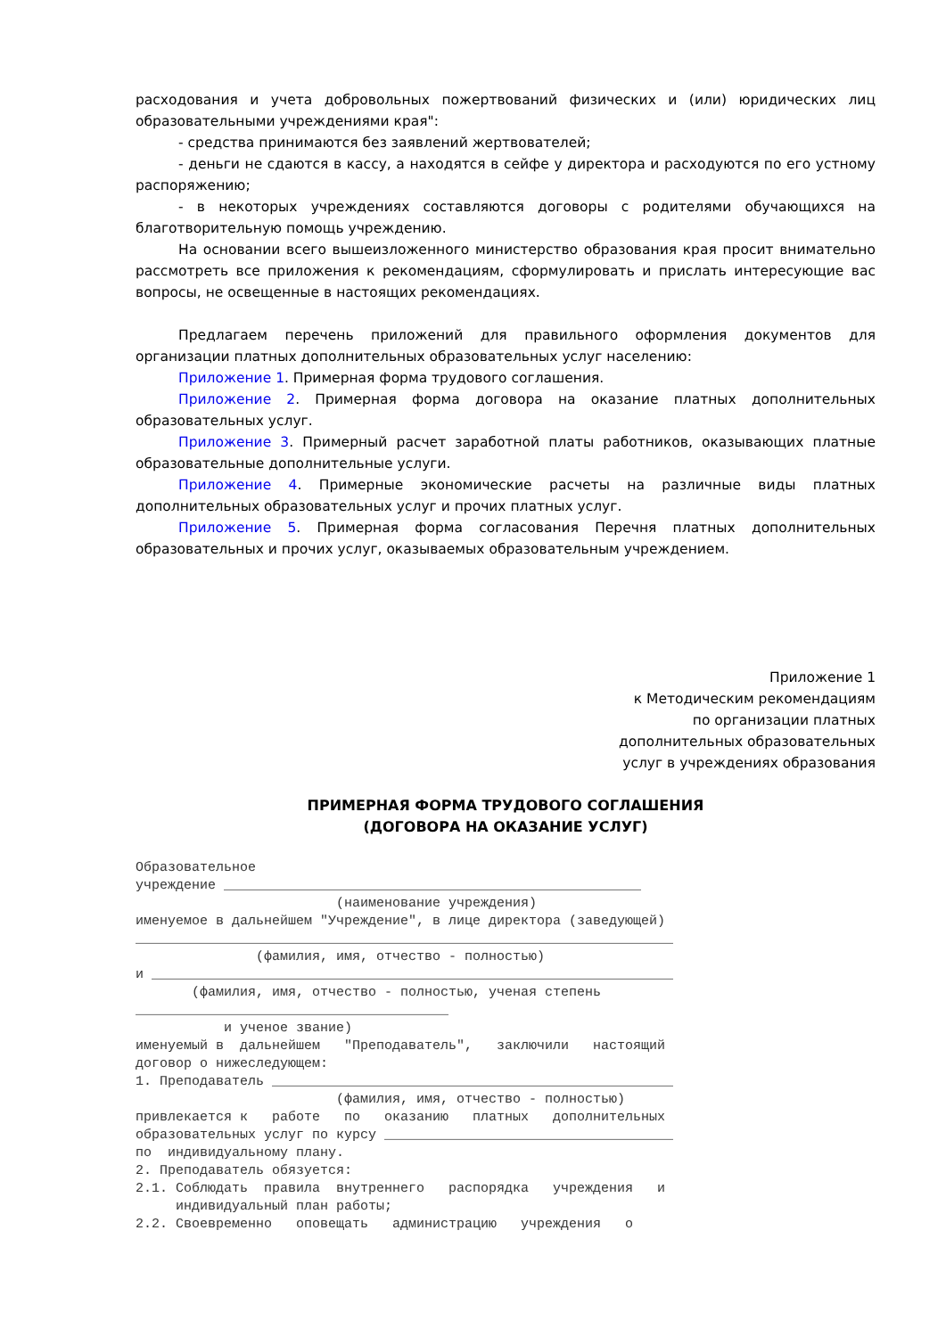расходования и учета добровольных пожертвований физических и (или) юридических лиц образовательными учреждениями края":
- средства принимаются без заявлений жертвователей;
- деньги не сдаются в кассу, а находятся в сейфе у директора и расходуются по его устному распоряжению;
- в некоторых учреждениях составляются договоры с родителями обучающихся на благотворительную помощь учреждению.
На основании всего вышеизложенного министерство образования края просит внимательно рассмотреть все приложения к рекомендациям, сформулировать и прислать интересующие вас вопросы, не освещенные в настоящих рекомендациях.
Предлагаем перечень приложений для правильного оформления документов для организации платных дополнительных образовательных услуг населению:
Приложение 1. Примерная форма трудового соглашения.
Приложение 2. Примерная форма договора на оказание платных дополнительных образовательных услуг.
Приложение 3. Примерный расчет заработной платы работников, оказывающих платные образовательные дополнительные услуги.
Приложение 4. Примерные экономические расчеты на различные виды платных дополнительных образовательных услуг и прочих платных услуг.
Приложение 5. Примерная форма согласования Перечня платных дополнительных образовательных и прочих услуг, оказываемых образовательным учреждением.
Приложение 1
к Методическим рекомендациям
по организации платных
дополнительных образовательных
услуг в учреждениях образования
ПРИМЕРНАЯ ФОРМА ТРУДОВОГО СОГЛАШЕНИЯ
(ДОГОВОРА НА ОКАЗАНИЕ УСЛУГ)
Образовательное учреждение ____________________________________________________ (наименование учреждения) именуемое в дальнейшем "Учреждение", в лице директора (заведующей) ___________________________________________________________________ (фамилия, имя, отчество - полностью) и _________________________________________________________________ (фамилия, имя, отчество - полностью, ученая степень _______________________________________ и ученое звание) именуемый в дальнейшем "Преподаватель", заключили настоящий договор о нижеследующем: 1. Преподаватель __________________________________________________ (фамилия, имя, отчество - полностью) привлекается к работе по оказанию платных дополнительных образовательных услуг по курсу ____________________________________ по индивидуальному плану. 2. Преподаватель обязуется: 2.1. Соблюдать правила внутреннего распорядка учреждения и индивидуальный план работы; 2.2. Своевременно оповещать администрацию учреждения о